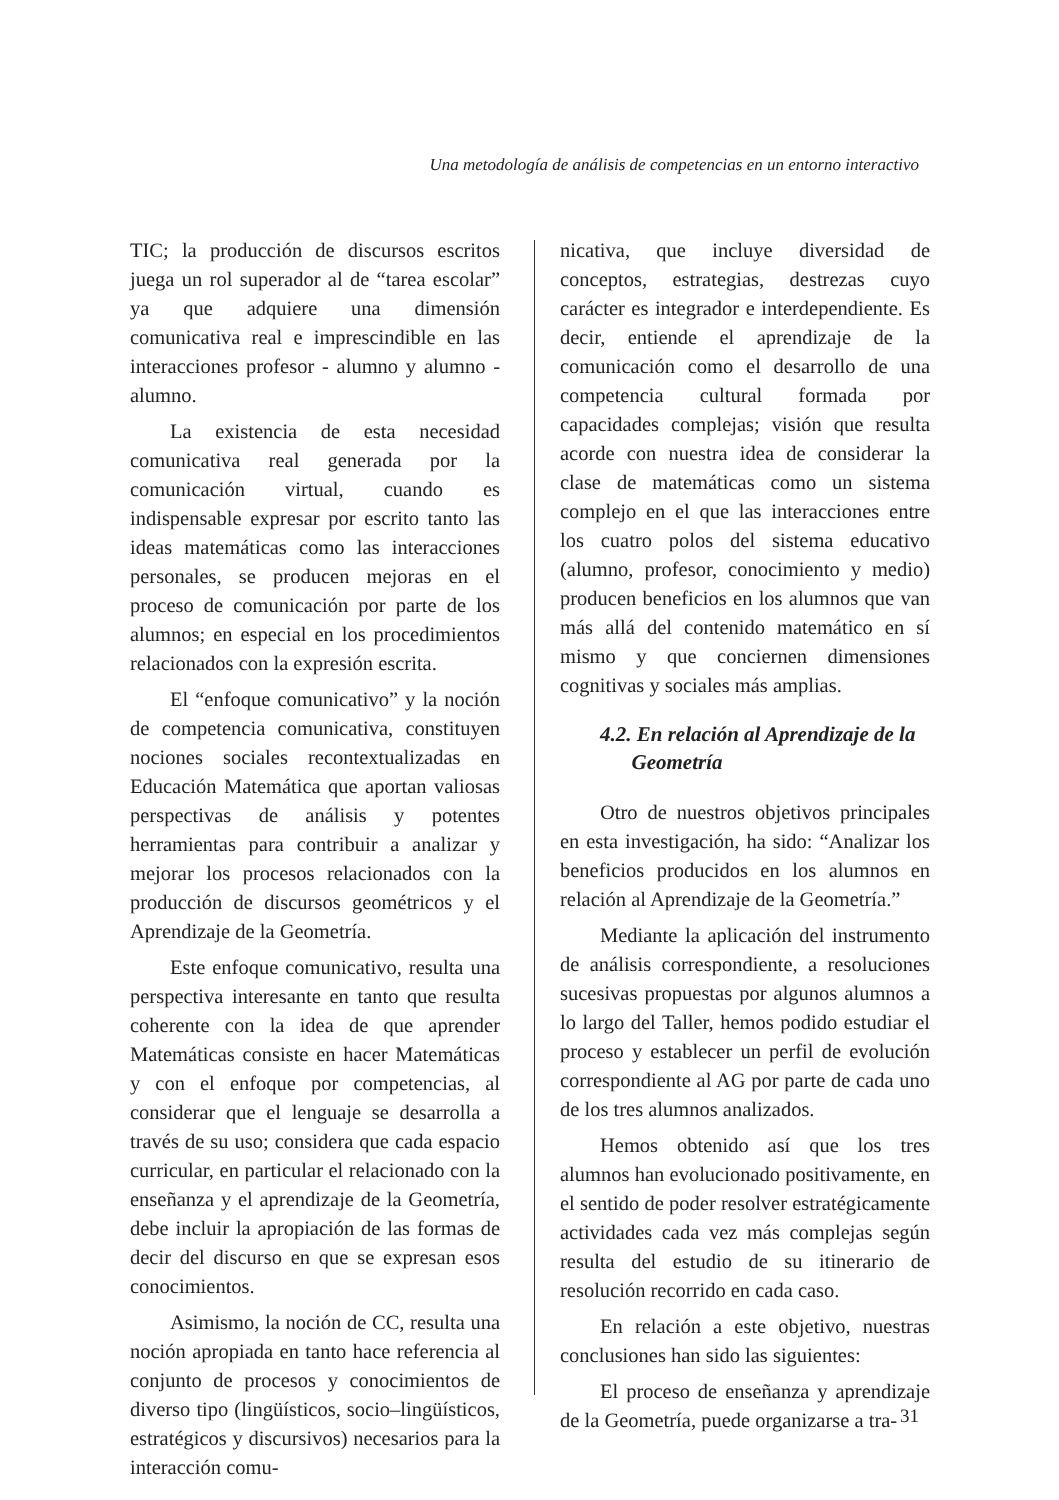Una metodología de análisis de competencias en un entorno interactivo
TIC; la producción de discursos escritos juega un rol superador al de “tarea escolar” ya que adquiere una dimensión comunicativa real e imprescindible en las interacciones profesor - alumno y alumno - alumno.
La existencia de esta necesidad comunicativa real generada por la comunicación virtual, cuando es indispensable expresar por escrito tanto las ideas matemáticas como las interacciones personales, se producen mejoras en el proceso de comunicación por parte de los alumnos; en especial en los procedimientos relacionados con la expresión escrita.
El “enfoque comunicativo” y la noción de competencia comunicativa, constituyen nociones sociales recontextualizadas en Educación Matemática que aportan valiosas perspectivas de análisis y potentes herramientas para contribuir a analizar y mejorar los procesos relacionados con la producción de discursos geométricos y el Aprendizaje de la Geometría.
Este enfoque comunicativo, resulta una perspectiva interesante en tanto que resulta coherente con la idea de que aprender Matemáticas consiste en hacer Matemáticas y con el enfoque por competencias, al considerar que el lenguaje se desarrolla a través de su uso; considera que cada espacio curricular, en particular el relacionado con la enseñanza y el aprendizaje de la Geometría, debe incluir la apropiación de las formas de decir del discurso en que se expresan esos conocimientos.
Asimismo, la noción de CC, resulta una noción apropiada en tanto hace referencia al conjunto de procesos y conocimientos de diverso tipo (lingüísticos, socio–lingüísticos, estratégicos y discursivos) necesarios para la interacción comu-
nicativa, que incluye diversidad de conceptos, estrategias, destrezas cuyo carácter es integrador e interdependiente. Es decir, entiende el aprendizaje de la comunicación como el desarrollo de una competencia cultural formada por capacidades complejas; visión que resulta acorde con nuestra idea de considerar la clase de matemáticas como un sistema complejo en el que las interacciones entre los cuatro polos del sistema educativo (alumno, profesor, conocimiento y medio) producen beneficios en los alumnos que van más allá del contenido matemático en sí mismo y que conciernen dimensiones cognitivas y sociales más amplias.
4.2. En relación al Aprendizaje de la
Geometría
Otro de nuestros objetivos principales en esta investigación, ha sido: “Analizar los beneficios producidos en los alumnos en relación al Aprendizaje de la Geometría.”
Mediante la aplicación del instrumento de análisis correspondiente, a resoluciones sucesivas propuestas por algunos alumnos a lo largo del Taller, hemos podido estudiar el proceso y establecer un perfil de evolución correspondiente al AG por parte de cada uno de los tres alumnos analizados.
Hemos obtenido así que los tres alumnos han evolucionado positivamente, en el sentido de poder resolver estratégicamente actividades cada vez más complejas según resulta del estudio de su itinerario de resolución recorrido en cada caso.
En relación a este objetivo, nuestras conclusiones han sido las siguientes:
El proceso de enseñanza y aprendizaje de la Geometría, puede organizarse a tra-
31